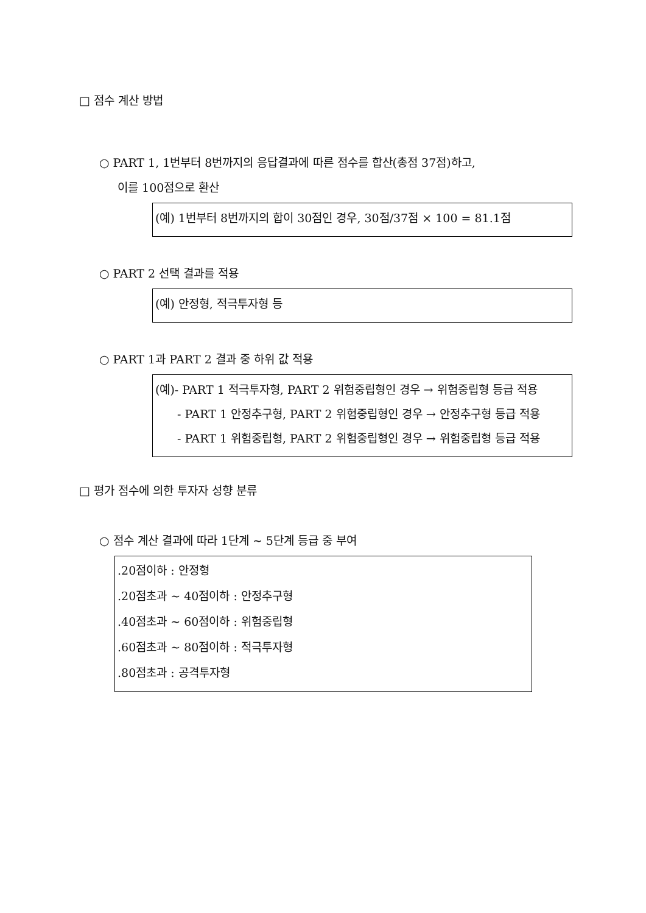□ 점수 계산 방법
○ PART 1, 1번부터 8번까지의 응답결과에 따른 점수를 합산(총점 37점)하고,
이를 100점으로 환산
(예) 1번부터 8번까지의 합이 30점인 경우, 30점/37점 × 100 = 81.1점
○ PART 2 선택 결과를 적용
(예) 안정형, 적극투자형 등
○ PART 1과 PART 2 결과 중 하위 값 적용
(예)- PART 1 적극투자형, PART 2 위험중립형인 경우 → 위험중립형 등급 적용
- PART 1 안정추구형, PART 2 위험중립형인 경우 → 안정추구형 등급 적용
- PART 1 위험중립형, PART 2 위험중립형인 경우 → 위험중립형 등급 적용
□ 평가 점수에 의한 투자자 성향 분류
○ 점수 계산 결과에 따라 1단계 ~ 5단계 등급 중 부여
.20점이하 : 안정형
.20점초과 ~ 40점이하 : 안정추구형
.40점초과 ~ 60점이하 : 위험중립형
.60점초과 ~ 80점이하 : 적극투자형
.80점초과 : 공격투자형